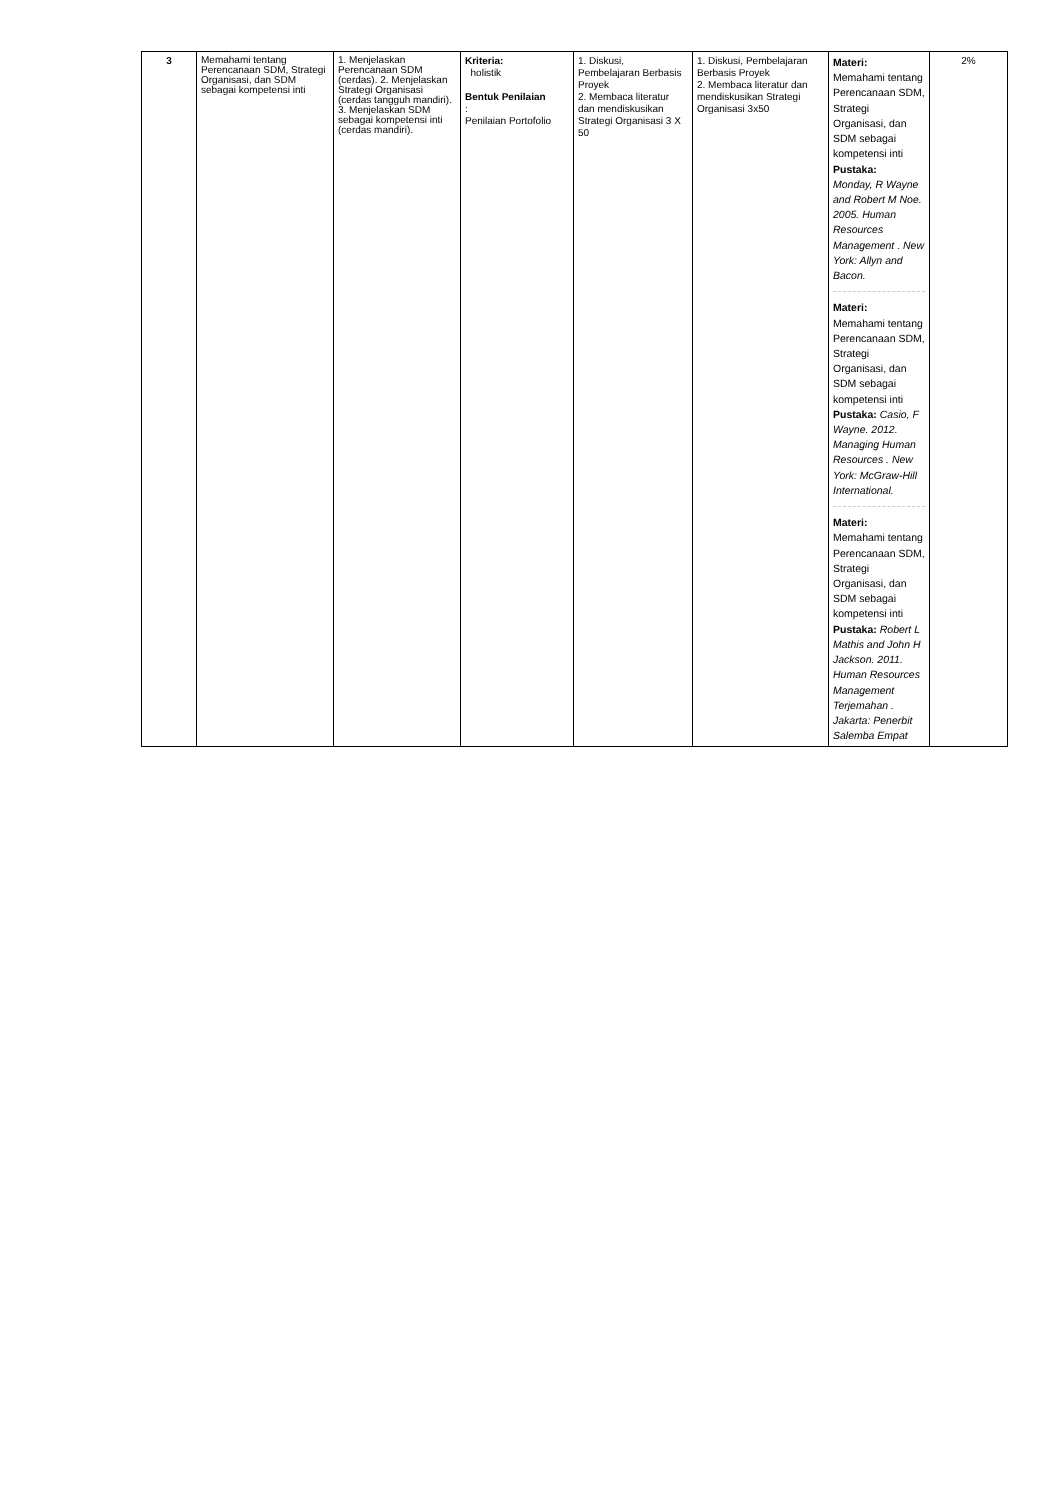| 3 | Memahami tentang Perencanaan SDM, Strategi Organisasi, dan SDM sebagai kompetensi inti | 1. Menjelaskan Perencanaan SDM (cerdas). 2. Menjelaskan Strategi Organisasi (cerdas tangguh mandiri). 3. Menjelaskan SDM sebagai kompetensi inti (cerdas mandiri). | Kriteria: holistik Bentuk Penilaian : Penilaian Portofolio | 1. Diskusi, Pembelajaran Berbasis Proyek 2. Membaca literatur dan mendiskusikan Strategi Organisasi 3 X 50 | 1. Diskusi, Pembelajaran Berbasis Proyek 2. Membaca literatur dan mendiskusikan Strategi Organisasi 3x50 | Materi: Memahami tentang Perencanaan SDM, Strategi Organisasi, dan SDM sebagai kompetensi inti Pustaka: Monday, R Wayne and Robert M Noe. 2005. Human Resources Management . New York: Allyn and Bacon. Materi: Memahami tentang Perencanaan SDM, Strategi Organisasi, dan SDM sebagai kompetensi inti Pustaka: Casio, F Wayne. 2012. Managing Human Resources . New York: McGraw-Hill International. Materi: Memahami tentang Perencanaan SDM, Strategi Organisasi, dan SDM sebagai kompetensi inti Pustaka: Robert L Mathis and John H Jackson. 2011. Human Resources Management Terjemahan . Jakarta: Penerbit Salemba Empat | 2% |